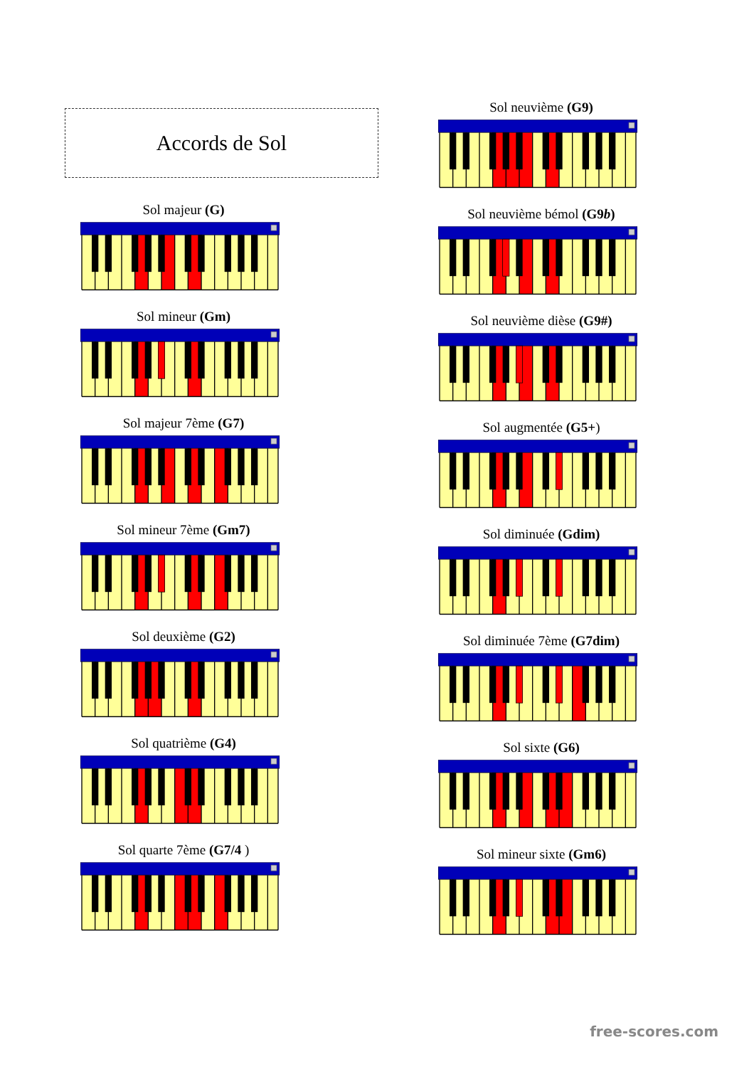Accords de Sol
Sol majeur (G)
Sol mineur (Gm)
Sol majeur 7ème (G7)
Sol mineur 7ème (Gm7)
Sol deuxième (G2)
Sol quatrième (G4)
Sol quarte 7ème (G7/4 )
Sol neuvième (G9)
Sol neuvième bémol (G9b)
Sol neuvième dièse (G9#)
Sol augmentée (G5+)
Sol diminuée (Gdim)
Sol diminuée 7ème (G7dim)
Sol sixte (G6)
Sol mineur sixte (Gm6)
free-scores.com